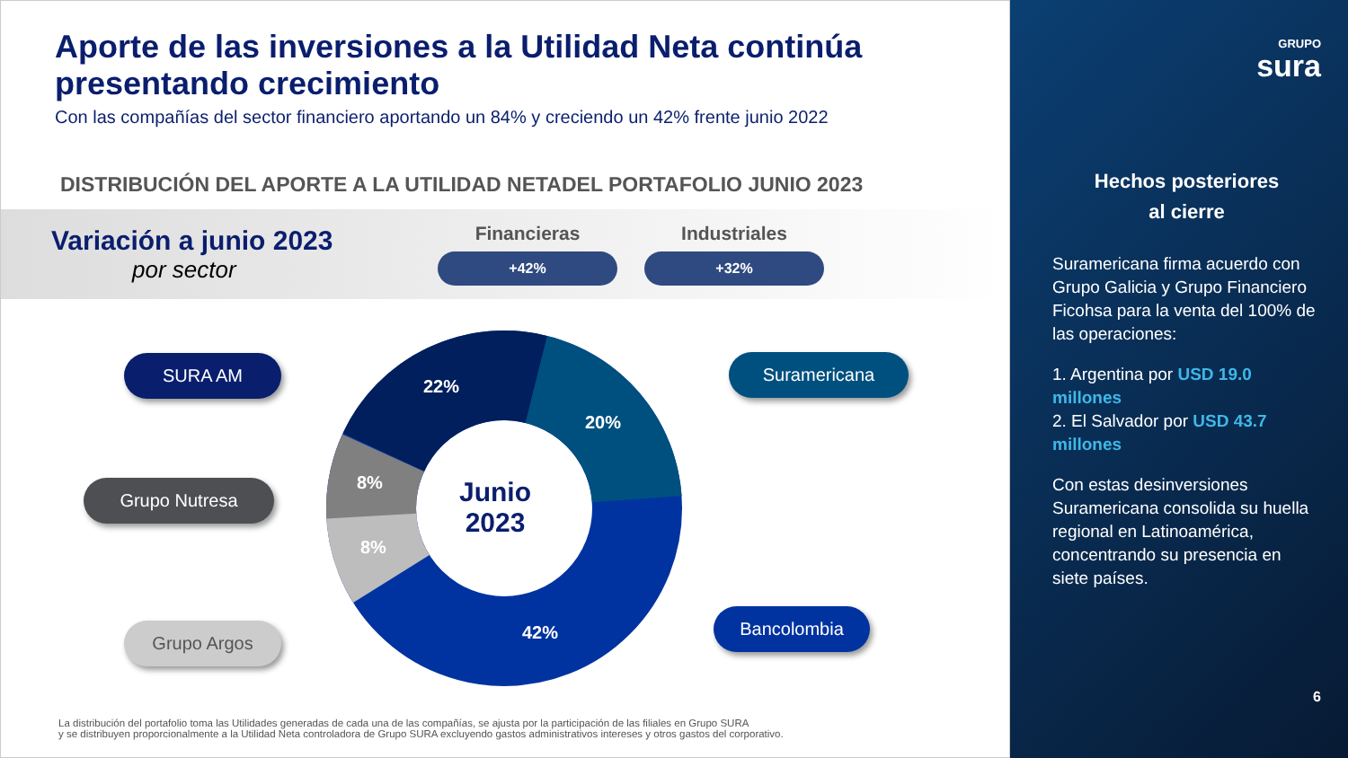Aporte de las inversiones a la Utilidad Neta continúa presentando crecimiento
Con las compañías del sector financiero aportando un 84% y creciendo un 42% frente junio 2022
DISTRIBUCIÓN DEL APORTE A LA UTILIDAD NETADEL PORTAFOLIO JUNIO 2023
Variación a junio 2023
por sector
Financieras
+42%
Industriales
+32%
22%
20%
8%
8%
42%
Junio
2023
SURA AM
Grupo Nutresa
Grupo Argos
Suramericana
Bancolombia
La distribución del portafolio toma las Utilidades generadas de cada una de las compañías, se ajusta por la participación de las filiales en Grupo SURA
y se distribuyen proporcionalmente a la Utilidad Neta controladora de Grupo SURA excluyendo gastos administrativos intereses y otros gastos del corporativo.
GRUPO
sura
Hechos posteriores
al cierre
Suramericana firma acuerdo con Grupo Galicia y Grupo Financiero Ficohsa para la venta del 100% de las operaciones:
1. Argentina por USD 19.0 millones
2. El Salvador por USD 43.7 millones
Con estas desinversiones Suramericana consolida su huella regional en Latinoamérica, concentrando su presencia en siete países.
6